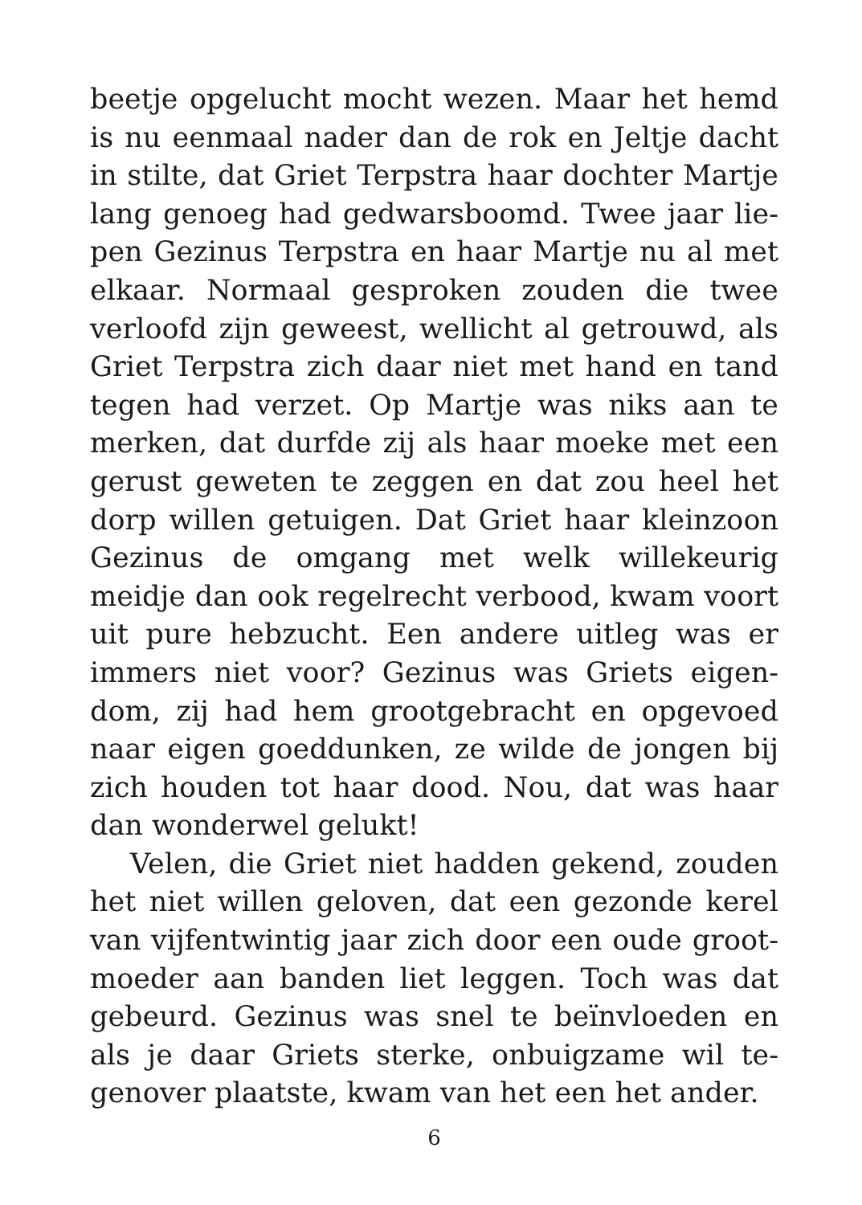beetje opgelucht mocht wezen. Maar het hemd is nu eenmaal nader dan de rok en Jeltje dacht in stilte, dat Griet Terpstra haar dochter Martje lang genoeg had gedwarsboomd. Twee jaar lie­pen Gezinus Terpstra en haar Martje nu al met elkaar. Normaal gesproken zouden die twee verloofd zijn geweest, wellicht al getrouwd, als Griet Terpstra zich daar niet met hand en tand tegen had verzet. Op Martje was niks aan te merken, dat durfde zij als haar moeke met een gerust geweten te zeggen en dat zou heel het dorp willen getuigen. Dat Griet haar klein­zoon Gezinus de omgang met welk willekeurig meidje dan ook regelrecht verbood, kwam voort uit pure hebzucht. Een andere uitleg was er immers niet voor? Gezinus was Griets eigen­dom, zij had hem grootgebracht en opgevoed naar eigen goeddunken, ze wilde de jongen bij zich houden tot haar dood. Nou, dat was haar dan wonderwel gelukt!
Velen, die Griet niet hadden gekend, zouden het niet willen geloven, dat een gezonde kerel van vijfentwintig jaar zich door een oude groot­moeder aan banden liet leggen. Toch was dat gebeurd. Gezinus was snel te beïnvloeden en als je daar Griets sterke, onbuigzame wil te­genover plaatste, kwam van het een het ander.
6